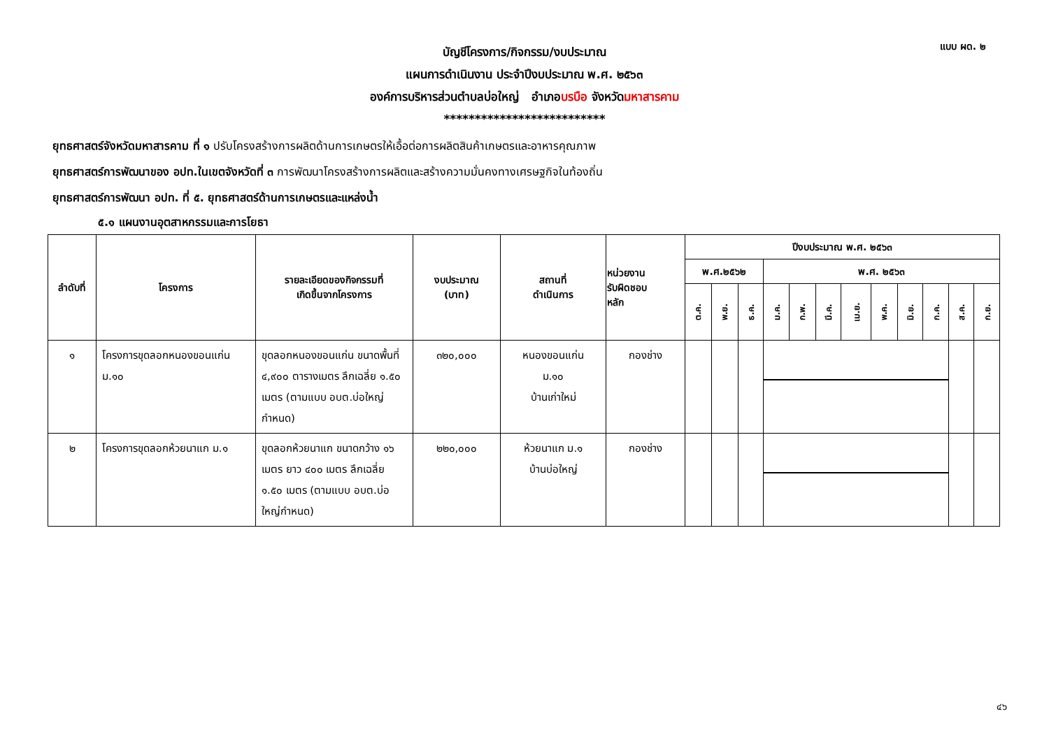แบบ ผด. ๒
บัญชีโครงการ/กิจกรรม/งบประมาณ
แผนการดำเนินงาน ประจำปีงบประมาณ พ.ศ. ๒๕๖๓
องค์การบริหารส่วนตำบลบ่อใหญ่ อำเภอบรบือ จังหวัดมหาสารคาม
**************************
ยุทธศาสตร์จังหวัดมหาสารคาม ที่ ๑ ปรับโครงสร้างการผลิตด้านการเกษตรให้เอื้อต่อการผลิตสินค้าเกษตรและอาหารคุณภาพ
ยุทธศาสตร์การพัฒนาของ อปท.ในเขตจังหวัดที่ ๓ การพัฒนาโครงสร้างการผลิตและสร้างความมั่นคงทางเศรษฐกิจในท้องถิ่น
ยุทธศาสตร์การพัฒนา อปท. ที่ ๕. ยุทธศาสตร์ด้านการเกษตรและแหล่งน้ำ
๕.๑ แผนงานอุตสาหกรรมและการโยธา
| ลำดับที่ | โครงการ | รายละเอียดของกิจกรรมที่ เกิดขึ้นจากโครงการ | งบประมาณ (บาท) | สถานที่ ดำเนินการ | หน่วยงาน รับผิดชอบ หลัก | ปีงบประมาณ พ.ศ. ๒๕๖๓ | | | | | | | | | | | |
| --- | --- | --- | --- | --- | --- | --- | --- | --- | --- | --- | --- | --- | --- | --- | --- | --- | --- |
| | | | | | | พ.ศ.๒๕๖๒ | | | พ.ศ. ๒๕๖๓ | | | | | | | | |
| | | | | | | ต.ค. | พ.ย. | ธ.ค. | ม.ค. | ก.พ. | มี.ค. | เม.ย. | พ.ค. | มิ.ย. | ก.ค. | ส.ค. | ก.ย. |
| ๑ | โครงการขุดลอกหนองขอนแก่น ม.๑๐ | ขุดลอกหนองขอนแก่น ขนาดพื้นที่ ๔,๙๐๐ ตารางเมตร ลึกเฉลี่ย ๑.๕๐ เมตร (ตามแบบ อบต.บ่อใหญ่กำหนด) | ๓๒๐,๐๐๐ | หนองขอนแก่น ม.๑๐ บ้านเก่าใหม่ | กองช่าง | | | | | | | | | | | | |
| ๒ | โครงการขุดลอกห้วยนาแก ม.๑ | ขุดลอกห้วยนาแก ขนาดกว้าง ๑๖ เมตร ยาว ๔๐๐ เมตร ลึกเฉลี่ย ๑.๕๐ เมตร (ตามแบบ อบต.บ่อใหญ่กำหนด) | ๒๒๐,๐๐๐ | ห้วยนาแก ม.๑ บ้านบ่อใหญ่ | กองช่าง | | | | | | | | | | | | |
๔๖